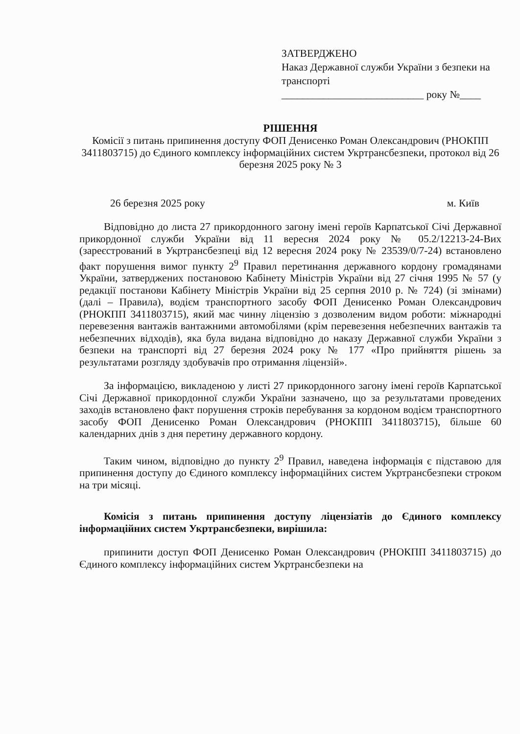ЗАТВЕРДЖЕНО
Наказ Державної служби України з безпеки на транспорті
___________________________ року №____
РІШЕННЯ
Комісії з питань припинення доступу ФОП Денисенко Роман Олександрович (РНОКПП 3411803715) до Єдиного комплексу інформаційних систем Укртрансбезпеки, протокол від 26 березня 2025 року № 3
26 березня 2025 року м. Київ
Відповідно до листа 27 прикордонного загону імені героїв Карпатської Січі Державної прикордонної служби України від 11 вересня 2024 року № 05.2/12213-24-Вих (зареєстрований в Укртрансбезпеці від 12 вересня 2024 року № 23539/0/7-24) встановлено факт порушення вимог пункту 2<sup>9</sup> Правил перетинання державного кордону громадянами України, затверджених постановою Кабінету Міністрів України від 27 січня 1995 № 57 (у редакції постанови Кабінету Міністрів України від 25 серпня 2010 р. № 724) (зі змінами) (далі – Правила), водієм транспортного засобу ФОП Денисенко Роман Олександрович (РНОКПП 3411803715), який має чинну ліцензію з дозволеним видом роботи: міжнародні перевезення вантажів вантажними автомобілями (крім перевезення небезпечних вантажів та небезпечних відходів), яка була видана відповідно до наказу Державної служби України з безпеки на транспорті від 27 березня 2024 року № 177 «Про прийняття рішень за результатами розгляду здобувачів про отримання ліцензій».
За інформацією, викладеною у листі 27 прикордонного загону імені героїв Карпатської Січі Державної прикордонної служби України зазначено, що за результатами проведених заходів встановлено факт порушення строків перебування за кордоном водієм транспортного засобу ФОП Денисенко Роман Олександрович (РНОКПП 3411803715), більше 60 календарних днів з дня перетину державного кордону.
Таким чином, відповідно до пункту 2<sup>9</sup> Правил, наведена інформація є підставою для припинення доступу до Єдиного комплексу інформаційних систем Укртрансбезпеки строком на три місяці.
Комісія з питань припинення доступу ліцензіатів до Єдиного комплексу інформаційних систем Укртрансбезпеки, вирішила:
припинити доступ ФОП Денисенко Роман Олександрович (РНОКПП 3411803715) до Єдиного комплексу інформаційних систем Укртрансбезпеки на